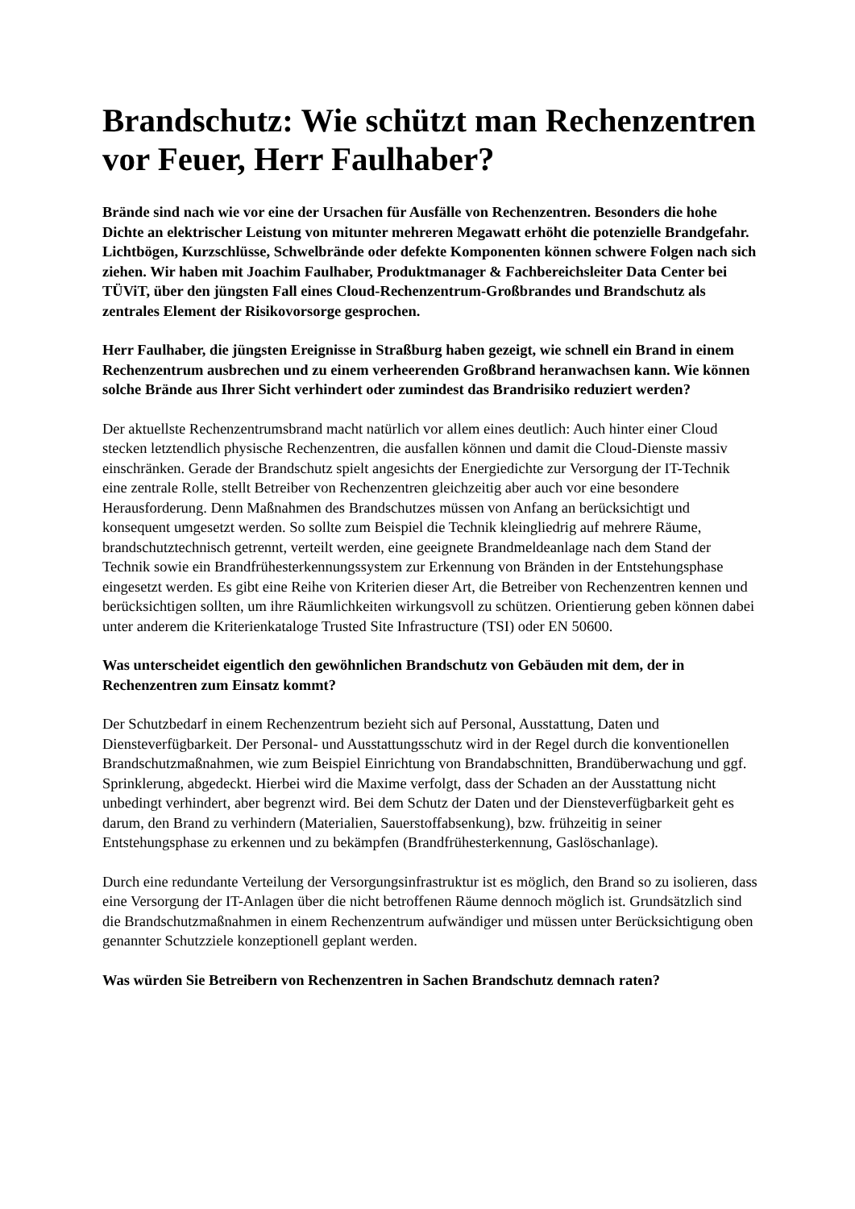Brandschutz: Wie schützt man Rechenzentren vor Feuer, Herr Faulhaber?
Brände sind nach wie vor eine der Ursachen für Ausfälle von Rechenzentren. Besonders die hohe Dichte an elektrischer Leistung von mitunter mehreren Megawatt erhöht die potenzielle Brandgefahr. Lichtbögen, Kurzschlüsse, Schwelbrände oder defekte Komponenten können schwere Folgen nach sich ziehen. Wir haben mit Joachim Faulhaber, Produktmanager & Fachbereichsleiter Data Center bei TÜViT, über den jüngsten Fall eines Cloud-Rechenzentrum-Großbrandes und Brandschutz als zentrales Element der Risikovorsorge gesprochen.
Herr Faulhaber, die jüngsten Ereignisse in Straßburg haben gezeigt, wie schnell ein Brand in einem Rechenzentrum ausbrechen und zu einem verheerenden Großbrand heranwachsen kann. Wie können solche Brände aus Ihrer Sicht verhindert oder zumindest das Brandrisiko reduziert werden?
Der aktuellste Rechenzentrumsbrand macht natürlich vor allem eines deutlich: Auch hinter einer Cloud stecken letztendlich physische Rechenzentren, die ausfallen können und damit die Cloud-Dienste massiv einschränken. Gerade der Brandschutz spielt angesichts der Energiedichte zur Versorgung der IT-Technik eine zentrale Rolle, stellt Betreiber von Rechenzentren gleichzeitig aber auch vor eine besondere Herausforderung. Denn Maßnahmen des Brandschutzes müssen von Anfang an berücksichtigt und konsequent umgesetzt werden. So sollte zum Beispiel die Technik kleingliedrig auf mehrere Räume, brandschutztechnisch getrennt, verteilt werden, eine geeignete Brandmeldeanlage nach dem Stand der Technik sowie ein Brandfrühesterkennungssystem zur Erkennung von Bränden in der Entstehungsphase eingesetzt werden. Es gibt eine Reihe von Kriterien dieser Art, die Betreiber von Rechenzentren kennen und berücksichtigen sollten, um ihre Räumlichkeiten wirkungsvoll zu schützen. Orientierung geben können dabei unter anderem die Kriterienkataloge Trusted Site Infrastructure (TSI) oder EN 50600.
Was unterscheidet eigentlich den gewöhnlichen Brandschutz von Gebäuden mit dem, der in Rechenzentren zum Einsatz kommt?
Der Schutzbedarf in einem Rechenzentrum bezieht sich auf Personal, Ausstattung, Daten und Diensteverfügbarkeit. Der Personal- und Ausstattungsschutz wird in der Regel durch die konventionellen Brandschutzmaßnahmen, wie zum Beispiel Einrichtung von Brandabschnitten, Brandüberwachung und ggf. Sprinklerung, abgedeckt. Hierbei wird die Maxime verfolgt, dass der Schaden an der Ausstattung nicht unbedingt verhindert, aber begrenzt wird. Bei dem Schutz der Daten und der Diensteverfügbarkeit geht es darum, den Brand zu verhindern (Materialien, Sauerstoffabsenkung), bzw. frühzeitig in seiner Entstehungsphase zu erkennen und zu bekämpfen (Brandfrühesterkennung, Gaslöschanlage).
Durch eine redundante Verteilung der Versorgungsinfrastruktur ist es möglich, den Brand so zu isolieren, dass eine Versorgung der IT-Anlagen über die nicht betroffenen Räume dennoch möglich ist. Grundsätzlich sind die Brandschutzmaßnahmen in einem Rechenzentrum aufwändiger und müssen unter Berücksichtigung oben genannter Schutzziele konzeptionell geplant werden.
Was würden Sie Betreibern von Rechenzentren in Sachen Brandschutz demnach raten?